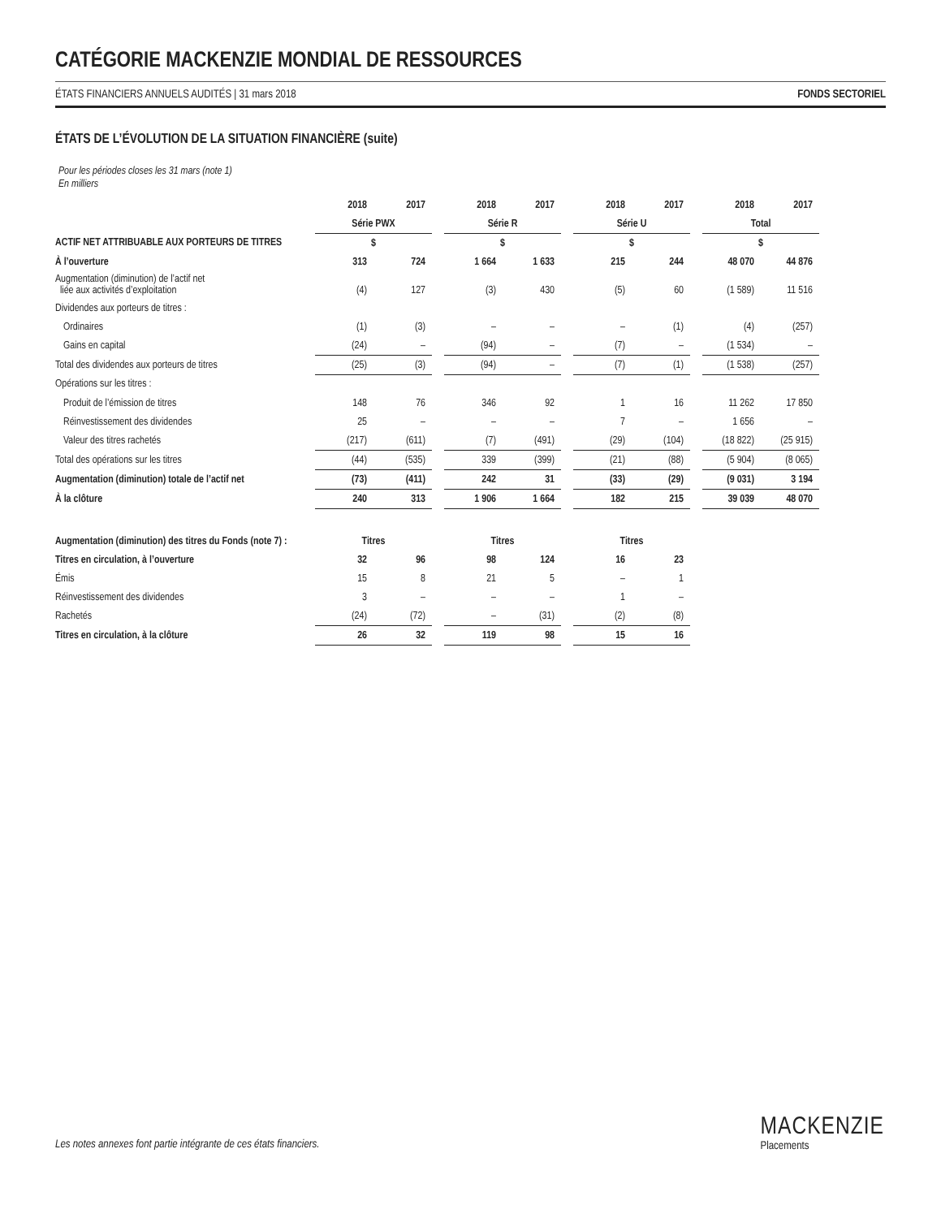CATÉGORIE MACKENZIE MONDIAL DE RESSOURCES
ÉTATS FINANCIERS ANNUELS AUDITÉS | 31 mars 2018 FONDS SECTORIEL
ÉTATS DE L’ÉVOLUTION DE LA SITUATION FINANCIÈRE (suite)
Pour les périodes closes les 31 mars (note 1)
En milliers
| | 2018 | 2017 | | 2018 | 2017 | | 2018 | 2017 | | 2018 | 2017 |
| | Série PWX | | | Série R | | | Série U | | | Total | |
| ACTIF NET ATTRIBUABLE AUX PORTEURS DE TITRES | $ | | | $ | | | $ | | | $ | |
| À l’ouverture | 313 | 724 | | 1 664 | 1 633 | | 215 | 244 | | 48 070 | 44 876 |
| Augmentation (diminution) de l’actif net liée aux activités d’exploitation | (4) | 127 | | (3) | 430 | | (5) | 60 | | (1 589) | 11 516 |
| Dividendes aux porteurs de titres : | | | | | | | | | | | |
| Ordinaires | (1) | (3) | | – | – | | – | (1) | | (4) | (257) |
| Gains en capital | (24) | – | | (94) | – | | (7) | – | | (1 534) | – |
| Total des dividendes aux porteurs de titres | (25) | (3) | | (94) | – | | (7) | (1) | | (1 538) | (257) |
| Opérations sur les titres : | | | | | | | | | | | |
| Produit de l’émission de titres | 148 | 76 | | 346 | 92 | | 1 | 16 | | 11 262 | 17 850 |
| Réinvestissement des dividendes | 25 | – | | – | – | | 7 | – | | 1 656 | – |
| Valeur des titres rachetés | (217) | (611) | | (7) | (491) | | (29) | (104) | | (18 822) | (25 915) |
| Total des opérations sur les titres | (44) | (535) | | 339 | (399) | | (21) | (88) | | (5 904) | (8 065) |
| Augmentation (diminution) totale de l’actif net | (73) | (411) | | 242 | 31 | | (33) | (29) | | (9 031) | 3 194 |
| À la clôture | 240 | 313 | | 1 906 | 1 664 | | 182 | 215 | | 39 039 | 48 070 |
| Augmentation (diminution) des titres du Fonds (note 7) : | Titres | | | Titres | | | Titres | | | | |
| Titres en circulation, à l’ouverture | 32 | 96 | | 98 | 124 | | 16 | 23 | | | |
| Émis | 15 | 8 | | 21 | 5 | | – | 1 | | | |
| Réinvestissement des dividendes | 3 | – | | – | – | | 1 | – | | | |
| Rachetés | (24) | (72) | | – | (31) | | (2) | (8) | | | |
| Titres en circulation, à la clôture | 26 | 32 | | 119 | 98 | | 15 | 16 | | | |
Les notes annexes font partie intégrante de ces états financiers.
MACKENZIE
Placements